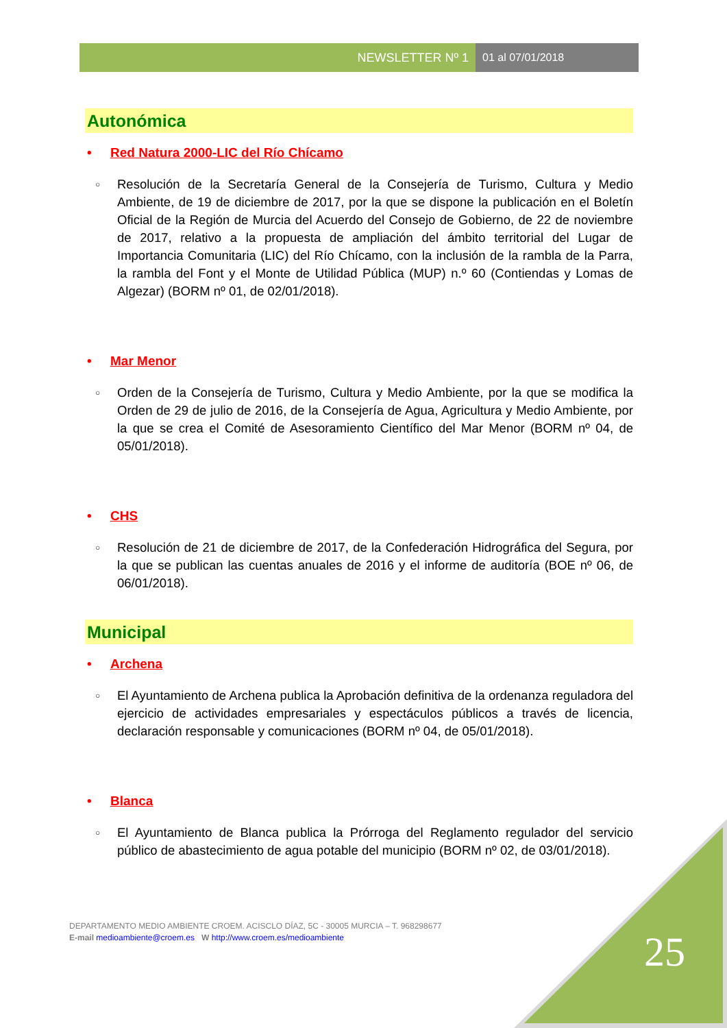NEWSLETTER Nº 1 01 al 07/01/2018
Autonómica
• Red Natura 2000-LIC del Río Chícamo
○ Resolución de la Secretaría General de la Consejería de Turismo, Cultura y Medio Ambiente, de 19 de diciembre de 2017, por la que se dispone la publicación en el Boletín Oficial de la Región de Murcia del Acuerdo del Consejo de Gobierno, de 22 de noviembre de 2017, relativo a la propuesta de ampliación del ámbito territorial del Lugar de Importancia Comunitaria (LIC) del Río Chícamo, con la inclusión de la rambla de la Parra, la rambla del Font y el Monte de Utilidad Pública (MUP) n.º 60 (Contiendas y Lomas de Algezar) (BORM nº 01, de 02/01/2018).
• Mar Menor
○ Orden de la Consejería de Turismo, Cultura y Medio Ambiente, por la que se modifica la Orden de 29 de julio de 2016, de la Consejería de Agua, Agricultura y Medio Ambiente, por la que se crea el Comité de Asesoramiento Científico del Mar Menor (BORM nº 04, de 05/01/2018).
• CHS
○ Resolución de 21 de diciembre de 2017, de la Confederación Hidrográfica del Segura, por la que se publican las cuentas anuales de 2016 y el informe de auditoría (BOE nº 06, de 06/01/2018).
Municipal
• Archena
○ El Ayuntamiento de Archena publica la Aprobación definitiva de la ordenanza reguladora del ejercicio de actividades empresariales y espectáculos públicos a través de licencia, declaración responsable y comunicaciones (BORM nº 04, de 05/01/2018).
• Blanca
○ El Ayuntamiento de Blanca publica la Prórroga del Reglamento regulador del servicio público de abastecimiento de agua potable del municipio (BORM nº 02, de 03/01/2018).
DEPARTAMENTO MEDIO AMBIENTE CROEM. ACISCLO DÍAZ, 5C - 30005 MURCIA – T. 968298677
E-mail medioambiente@croem.es W http://www.croem.es/medioambiente
25